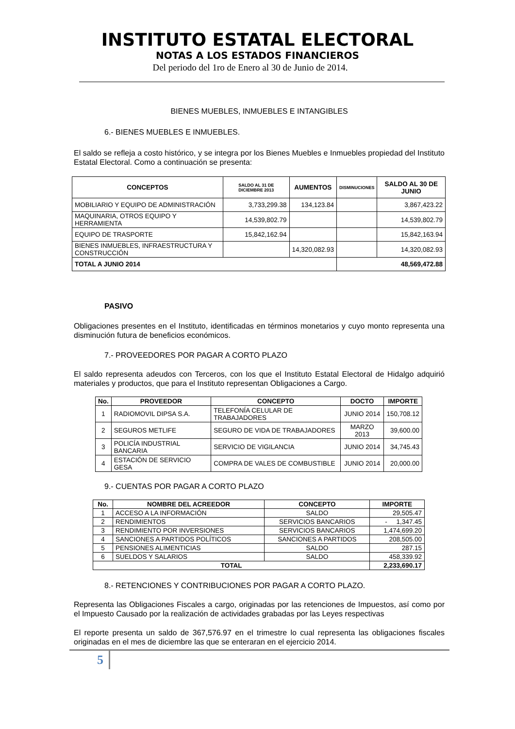INSTITUTO ESTATAL ELECTORAL
NOTAS A LOS ESTADOS FINANCIEROS
Del periodo del 1ro de Enero al 30 de Junio de 2014.
BIENES MUEBLES, INMUEBLES E INTANGIBLES
6.- BIENES MUEBLES E INMUEBLES.
El saldo se refleja a costo histórico, y se integra por los Bienes Muebles e Inmuebles propiedad del Instituto Estatal Electoral. Como a continuación se presenta:
| CONCEPTOS | SALDO AL 31 DE DICIEMBRE 2013 | AUMENTOS | DISMINUCIONES | SALDO AL 30 DE JUNIO |
| --- | --- | --- | --- | --- |
| MOBILIARIO Y EQUIPO DE ADMINISTRACIÓN | 3,733,299.38 | 134,123.84 | | 3,867,423.22 |
| MAQUINARIA, OTROS EQUIPO Y HERRAMIENTA | 14,539,802.79 | | | 14,539,802.79 |
| EQUIPO DE TRASPORTE | 15,842,162.94 | | | 15,842,163.94 |
| BIENES INMUEBLES, INFRAESTRUCTURA Y CONSTRUCCIÓN | | 14,320,082.93 | | 14,320,082.93 |
| TOTAL A JUNIO 2014 | | | 48,569,472.88 | |
PASIVO
Obligaciones presentes en el Instituto, identificadas en términos monetarios y cuyo monto representa una disminución futura de beneficios económicos.
7.- PROVEEDORES POR PAGAR A CORTO PLAZO
El saldo representa adeudos con Terceros, con los que el Instituto Estatal Electoral de Hidalgo adquirió materiales y productos, que para el Instituto representan Obligaciones a Cargo.
| No. | PROVEEDOR | CONCEPTO | DOCTO | IMPORTE |
| --- | --- | --- | --- | --- |
| 1 | RADIOMOVIL DIPSA S.A. | TELEFONÍA CELULAR DE TRABAJADORES | JUNIO 2014 | 150,708.12 |
| 2 | SEGUROS METLIFE | SEGURO DE VIDA DE TRABAJADORES | MARZO 2013 | 39,600.00 |
| 3 | POLICÍA INDUSTRIAL BANCARIA | SERVICIO DE VIGILANCIA | JUNIO 2014 | 34,745.43 |
| 4 | ESTACIÓN DE SERVICIO GESA | COMPRA DE VALES DE COMBUSTIBLE | JUNIO 2014 | 20,000.00 |
9.- CUENTAS POR PAGAR A CORTO PLAZO
| No. | NOMBRE DEL ACREEDOR | CONCEPTO | IMPORTE |
| --- | --- | --- | --- |
| 1 | ACCESO A LA INFORMACIÓN | SALDO | 29,505.47 |
| 2 | RENDIMIENTOS | SERVICIOS BANCARIOS | - 1,347.45 |
| 3 | RENDIMIENTO POR INVERSIONES | SERVICIOS BANCARIOS | 1,474,699.20 |
| 4 | SANCIONES A PARTIDOS POLÍTICOS | SANCIONES A PARTIDOS | 208,505.00 |
| 5 | PENSIONES ALIMENTICIAS | SALDO | 287.15 |
| 6 | SUELDOS Y SALARIOS | SALDO | 458,339.92 |
| TOTAL | | | 2,233,690.17 |
8.- RETENCIONES Y CONTRIBUCIONES POR PAGAR A CORTO PLAZO.
Representa las Obligaciones Fiscales a cargo, originadas por las retenciones de Impuestos, así como por el Impuesto Causado por la realización de actividades grabadas por las Leyes respectivas
El reporte presenta un saldo de 367,576.97 en el trimestre lo cual representa las obligaciones fiscales originadas en el mes de diciembre las que se enteraran en el ejercicio 2014.
5